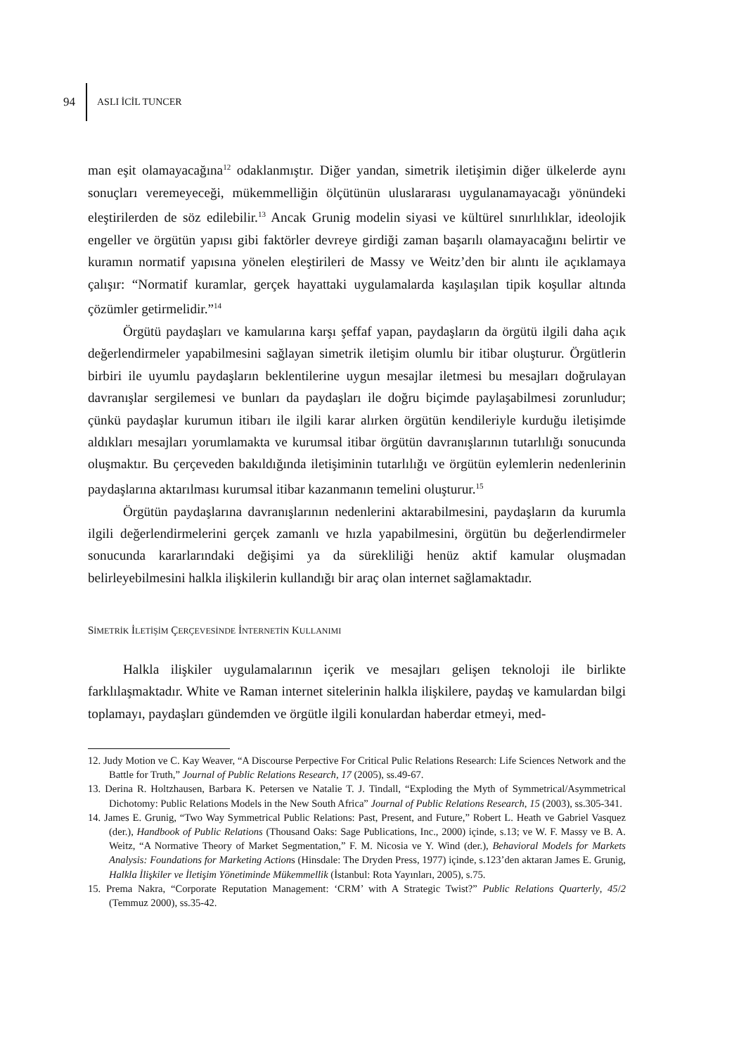94 ASLI İCİL TUNCER
man eşit olamayacağına<sup>12</sup> odaklanmıştır. Diğer yandan, simetrik iletişimin diğer ülkelerde aynı sonuçları veremeyeceği, mükemmelliğin ölçütünün uluslararası uygulanamayacağı yönündeki eleştirilerden de söz edilebilir.<sup>13</sup> Ancak Grunig modelin siyasi ve kültürel sınırlılıklar, ideolojik engeller ve örgütün yapısı gibi faktörler devreye girdiği zaman başarılı olamayacağını belirtir ve kuramın normatif yapısına yönelen eleştirileri de Massy ve Weitz’den bir alıntı ile açıklamaya çalışır: “Normatif kuramlar, gerçek hayattaki uygulamalarda kaşılaşılan tipik koşullar altında çözümler getirmelidir.”<sup>14</sup>
Örgütü paydaşları ve kamularına karşı şeffaf yapan, paydaşların da örgütü ilgili daha açık değerlendirmeler yapabilmesini sağlayan simetrik iletişim olumlu bir itibar oluşturur. Örgütlerin birbiri ile uyumlu paydaşların beklentilerine uygun mesajlar iletmesi bu mesajları doğrulayan davranışlar sergilemesi ve bunları da paydaşları ile doğru biçimde paylaşabilmesi zorunludur; çünkü paydaşlar kurumun itibarı ile ilgili karar alırken örgütün kendileriyle kurduğu iletişimde aldıkları mesajları yorumlamakta ve kurumsal itibar örgütün davranışlarının tutarlılığı sonucunda oluşmaktır. Bu çerçeveden bakıldığında iletişiminin tutarlılığı ve örgütün eylemlerin nedenlerinin paydaşlarına aktarılması kurumsal itibar kazanmanın temelini oluşturur.<sup>15</sup>
Örgütün paydaşlarına davranışlarının nedenlerini aktarabilmesini, paydaşların da kurumla ilgili değerlendirmelerini gerçek zamanlı ve hızla yapabilmesini, örgütün bu değerlendirmeler sonucunda kararlarındaki değişimi ya da sürekliliği henüz aktif kamular oluşmadan belirleyebilmesini halkla ilişkilerin kullandığı bir araç olan internet sağlamaktadır.
SİMETRİK İLETİŞİM ÇERÇEVESİNDE İNTERNETİN KULLANIMI
Halkla ilişkiler uygulamalarının içerik ve mesajları gelişen teknoloji ile birlikte farklılaşmaktadır. White ve Raman internet sitelerinin halkla ilişkilere, paydaş ve kamulardan bilgi toplamayı, paydaşları gündemden ve örgütle ilgili konulardan haberdar etmeyi, med-
12. Judy Motion ve C. Kay Weaver, “A Discourse Perpective For Critical Pulic Relations Research: Life Sciences Network and the Battle for Truth,” Journal of Public Relations Research, 17 (2005), ss.49-67.
13. Derina R. Holtzhausen, Barbara K. Petersen ve Natalie T. J. Tindall, “Exploding the Myth of Symmetrical/Asymmetrical Dichotomy: Public Relations Models in the New South Africa” Journal of Public Relations Research, 15 (2003), ss.305-341.
14. James E. Grunig, “Two Way Symmetrical Public Relations: Past, Present, and Future,” Robert L. Heath ve Gabriel Vasquez (der.), Handbook of Public Relations (Thousand Oaks: Sage Publications, Inc., 2000) içinde, s.13; ve W. F. Massy ve B. A. Weitz, “A Normative Theory of Market Segmentation,” F. M. Nicosia ve Y. Wind (der.), Behavioral Models for Markets Analysis: Foundations for Marketing Actions (Hinsdale: The Dryden Press, 1977) içinde, s.123’den aktaran James E. Grunig, Halkla İlişkiler ve İletişim Yönetiminde Mükemmellik (İstanbul: Rota Yayınları, 2005), s.75.
15. Prema Nakra, “Corporate Reputation Management: ‘CRM’ with A Strategic Twist?” Public Relations Quarterly, 45/2 (Temmuz 2000), ss.35-42.